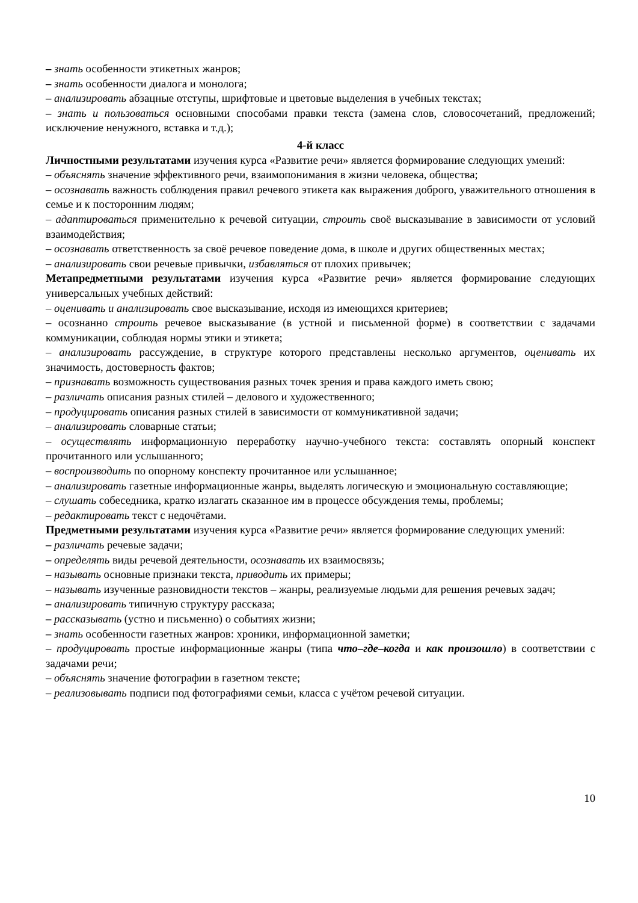– знать особенности этикетных жанров;
– знать особенности диалога и монолога;
– анализировать абзацные отступы, шрифтовые и цветовые выделения в учебных текстах;
– знать и пользоваться основными способами правки текста (замена слов, словосочетаний, предложений; исключение ненужного, вставка и т.д.);
4-й класс
Личностными результатами изучения курса «Развитие речи» является формирование следующих умений:
– объяснять значение эффективного речи, взаимопонимания в жизни человека, общества;
– осознавать важность соблюдения правил речевого этикета как выражения доброго, уважительного отношения в семье и к посторонним людям;
– адаптироваться применительно к речевой ситуации, строить своё высказывание в зависимости от условий взаимодействия;
– осознавать ответственность за своё речевое поведение дома, в школе и других общественных местах;
– анализировать свои речевые привычки, избавляться от плохих привычек;
Метапредметными результатами изучения курса «Развитие речи» является формирование следующих универсальных учебных действий:
– оценивать и анализировать свое высказывание, исходя из имеющихся критериев;
– осознанно строить речевое высказывание (в устной и письменной форме) в соответствии с задачами коммуникации, соблюдая нормы этики и этикета;
– анализировать рассуждение, в структуре которого представлены несколько аргументов, оценивать их значимость, достоверность фактов;
– признавать возможность существования разных точек зрения и права каждого иметь свою;
– различать описания разных стилей – делового и художественного;
– продуцировать описания разных стилей в зависимости от коммуникативной задачи;
– анализировать словарные статьи;
– осуществлять информационную переработку научно-учебного текста: составлять опорный конспект прочитанного или услышанного;
– воспроизводить по опорному конспекту прочитанное или услышанное;
– анализировать газетные информационные жанры, выделять логическую и эмоциональную составляющие;
– слушать собеседника, кратко излагать сказанное им в процессе обсуждения темы, проблемы;
– редактировать текст с недочётами.
Предметными результатами изучения курса «Развитие речи» является формирование следующих умений:
– различать речевые задачи;
– определять виды речевой деятельности, осознавать их взаимосвязь;
– называть основные признаки текста, приводить их примеры;
– называть изученные разновидности текстов – жанры, реализуемые людьми для решения речевых задач;
– анализировать типичную структуру рассказа;
– рассказывать (устно и письменно) о событиях жизни;
– знать особенности газетных жанров: хроники, информационной заметки;
– продуцировать простые информационные жанры (типа что–где–когда и как произошло) в соответствии с задачами речи;
– объяснять значение фотографии в газетном тексте;
– реализовывать подписи под фотографиями семьи, класса с учётом речевой ситуации.
10